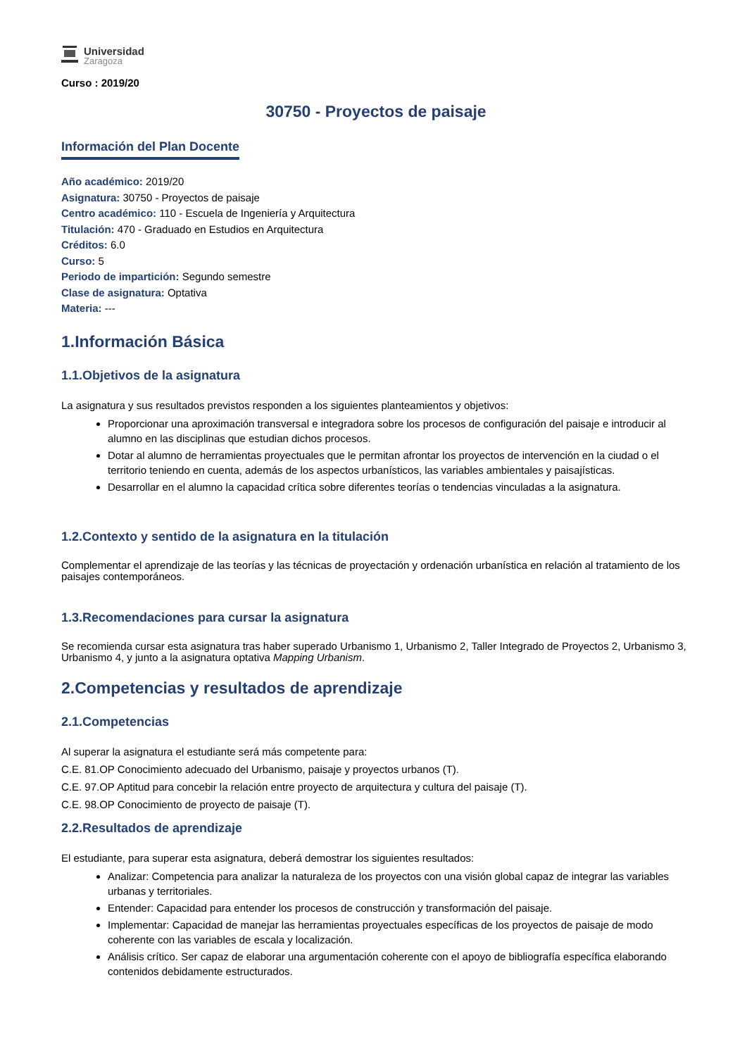Universidad
Zaragoza
Curso : 2019/20
30750 - Proyectos de paisaje
Información del Plan Docente
Año académico: 2019/20
Asignatura: 30750 - Proyectos de paisaje
Centro académico: 110 - Escuela de Ingeniería y Arquitectura
Titulación: 470 - Graduado en Estudios en Arquitectura
Créditos: 6.0
Curso: 5
Periodo de impartición: Segundo semestre
Clase de asignatura: Optativa
Materia: ---
1.Información Básica
1.1.Objetivos de la asignatura
La asignatura y sus resultados previstos responden a los siguientes planteamientos y objetivos:
Proporcionar una aproximación transversal e integradora sobre los procesos de configuración del paisaje e introducir al alumno en las disciplinas que estudian dichos procesos.
Dotar al alumno de herramientas proyectuales que le permitan afrontar los proyectos de intervención en la ciudad o el territorio teniendo en cuenta, además de los aspectos urbanísticos, las variables ambientales y paisajísticas.
Desarrollar en el alumno la capacidad crítica sobre diferentes teorías o tendencias vinculadas a la asignatura.
1.2.Contexto y sentido de la asignatura en la titulación
Complementar el aprendizaje de las teorías y las técnicas de proyectación y ordenación urbanística en relación al tratamiento de los paisajes contemporáneos.
1.3.Recomendaciones para cursar la asignatura
Se recomienda cursar esta asignatura tras haber superado Urbanismo 1, Urbanismo 2, Taller Integrado de Proyectos 2, Urbanismo 3, Urbanismo 4, y junto a la asignatura optativa Mapping Urbanism.
2.Competencias y resultados de aprendizaje
2.1.Competencias
Al superar la asignatura el estudiante será más competente para:
C.E. 81.OP Conocimiento adecuado del Urbanismo, paisaje y proyectos urbanos (T).
C.E. 97.OP Aptitud para concebir la relación entre proyecto de arquitectura y cultura del paisaje (T).
C.E. 98.OP Conocimiento de proyecto de paisaje (T).
2.2.Resultados de aprendizaje
El estudiante, para superar esta asignatura, deberá demostrar los siguientes resultados:
Analizar: Competencia para analizar la naturaleza de los proyectos con una visión global capaz de integrar las variables urbanas y territoriales.
Entender: Capacidad para entender los procesos de construcción y transformación del paisaje.
Implementar: Capacidad de manejar las herramientas proyectuales específicas de los proyectos de paisaje de modo coherente con las variables de escala y localización.
Análisis crítico. Ser capaz de elaborar una argumentación coherente con el apoyo de bibliografía específica elaborando contenidos debidamente estructurados.